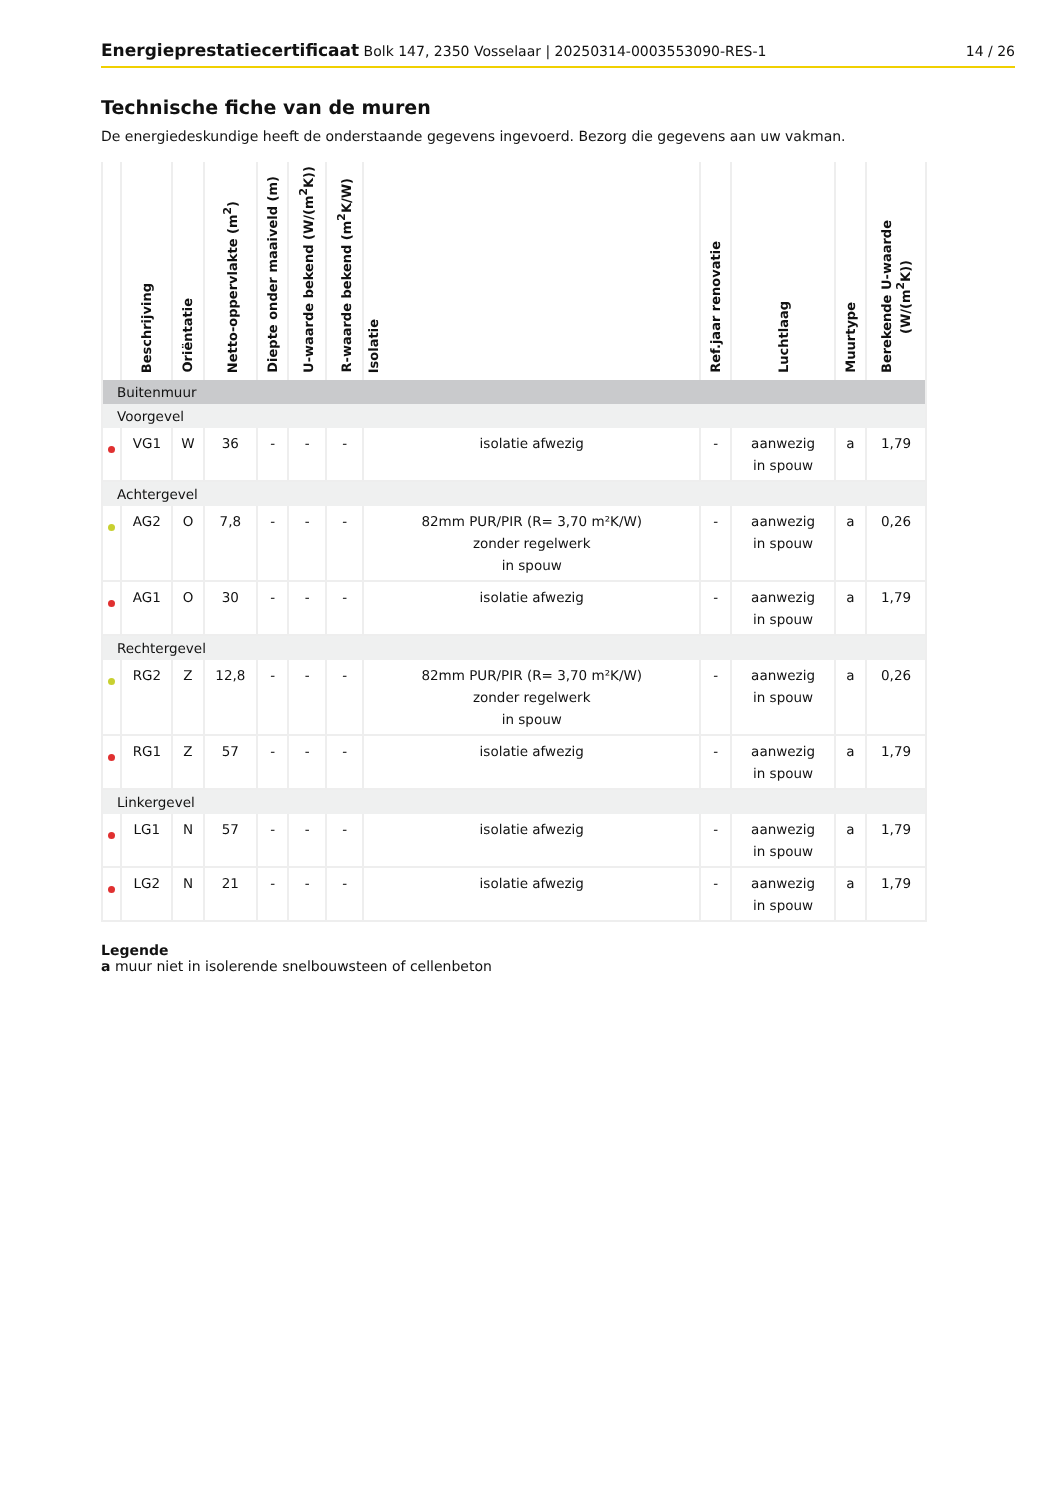Energieprestatiecertificaat Bolk 147, 2350 Vosselaar | 20250314-0003553090-RES-1
14 / 26
Technische fiche van de muren
De energiedeskundige heeft de onderstaande gegevens ingevoerd. Bezorg die gegevens aan uw vakman.
| | Beschrijving | Oriëntatie | Netto-oppervlakte (m<sup>2</sup>) | Diepte onder maaiveld (m) | U-waarde bekend (W/(m<sup>2</sup>K)) | R-waarde bekend (m<sup>2</sup>K/W) | Isolatie | Ref.jaar renovatie | Luchtlaag | Muurtype | Berekende U-waarde (W/(m<sup>2</sup>K)) |
| --- | --- | --- | --- | --- | --- | --- | --- | --- | --- | --- | --- |
| Buitenmuur | | | | | | | | | | | |
| Voorgevel | | | | | | | | | | | |
| | VG1 | W | 36 | - | - | - | isolatie afwezig | - | aanwezig in spouw | a | 1,79 |
| Achtergevel | | | | | | | | | | | |
| | AG2 | O | 7,8 | - | - | - | 82mm PUR/PIR (R= 3,70 m²K/W) zonder regelwerk in spouw | - | aanwezig in spouw | a | 0,26 |
| | AG1 | O | 30 | - | - | - | isolatie afwezig | - | aanwezig in spouw | a | 1,79 |
| Rechtergevel | | | | | | | | | | | |
| | RG2 | Z | 12,8 | - | - | - | 82mm PUR/PIR (R= 3,70 m²K/W) zonder regelwerk in spouw | - | aanwezig in spouw | a | 0,26 |
| | RG1 | Z | 57 | - | - | - | isolatie afwezig | - | aanwezig in spouw | a | 1,79 |
| Linkergevel | | | | | | | | | | | |
| | LG1 | N | 57 | - | - | - | isolatie afwezig | - | aanwezig in spouw | a | 1,79 |
| | LG2 | N | 21 | - | - | - | isolatie afwezig | - | aanwezig in spouw | a | 1,79 |
Legende
a muur niet in isolerende snelbouwsteen of cellenbeton